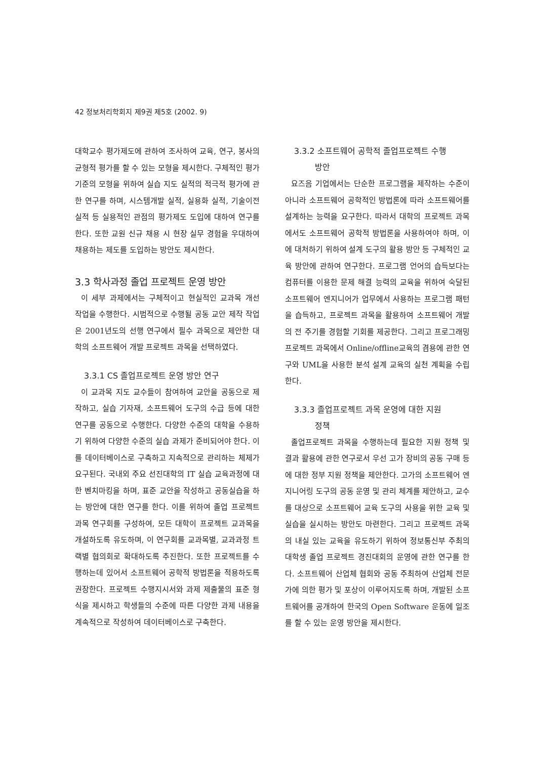42 정보처리학회지 제9권 제5호 (2002. 9)
대학교수 평가제도에 관하여 조사하여 교육, 연구, 봉사의 균형적 평가를 할 수 있는 모형을 제시한다. 구체적인 평가 기준의 모형을 위하여 실습 지도 실적의 적극적 평가에 관한 연구를 하며, 시스템개발 실적, 실용화 실적, 기술이전 실적 등 실용적인 관점의 평가제도 도입에 대하여 연구를 한다. 또한 교원 신규 채용 시 현장 실무 경험을 우대하여 채용하는 제도를 도입하는 방안도 제시한다.
3.3 학사과정 졸업 프로젝트 운영 방안
이 세부 과제에서는 구체적이고 현실적인 교과목 개선 작업을 수행한다. 시범적으로 수행될 공동 교안 제작 작업은 2001년도의 선행 연구에서 필수 과목으로 제안한 대학의 소프트웨어 개발 프로젝트 과목을 선택하였다.
3.3.1 CS 졸업프로젝트 운영 방안 연구
이 교과목 지도 교수들이 참여하여 교안을 공동으로 제작하고, 실습 기자재, 소프트웨어 도구의 수급 등에 대한 연구를 공동으로 수행한다. 다양한 수준의 대학을 수용하기 위하여 다양한 수준의 실습 과제가 준비되어야 한다. 이를 데이터베이스로 구축하고 지속적으로 관리하는 체제가 요구된다. 국내외 주요 선진대학의 IT 실습 교육과정에 대한 벤치마킹을 하며, 표준 교안을 작성하고 공동실습을 하는 방안에 대한 연구를 한다. 이를 위하여 졸업 프로젝트 과목 연구회를 구성하여, 모든 대학이 프로젝트 교과목을 개설하도록 유도하며, 이 연구회를 교과목별, 교과과정 트랙별 협의회로 확대하도록 추진한다. 또한 프로젝트를 수행하는데 있어서 소프트웨어 공학적 방법론을 적용하도록 권장한다. 프로젝트 수행지시서와 과제 제출물의 표준 형식을 제시하고 학생들의 수준에 따른 다양한 과제 내용을 계속적으로 작성하여 데이터베이스로 구축한다.
3.3.2 소프트웨어 공학적 졸업프로젝트 수행
방안
요즈음 기업에서는 단순한 프로그램을 제작하는 수준이 아니라 소프트웨어 공학적인 방법론에 따라 소프트웨어를 설계하는 능력을 요구한다. 따라서 대학의 프로젝트 과목에서도 소프트웨어 공학적 방법론을 사용하여야 하며, 이에 대처하기 위하여 설계 도구의 활용 방안 등 구체적인 교육 방안에 관하여 연구한다. 프로그램 언어의 습득보다는 컴퓨터를 이용한 문제 해결 능력의 교육을 위하여 숙달된 소프트웨어 엔지니어가 업무에서 사용하는 프로그램 패턴을 습득하고, 프로젝트 과목을 활용하여 소프트웨어 개발의 전 주기를 경험할 기회를 제공한다. 그리고 프로그래밍 프로젝트 과목에서 Online/offline교육의 겸용에 관한 연구와 UML을 사용한 분석 설계 교육의 실천 계획을 수립한다.
3.3.3 졸업프로젝트 과목 운영에 대한 지원
정책
졸업프로젝트 과목을 수행하는데 필요한 지원 정책 및 결과 활용에 관한 연구로서 우선 고가 장비의 공동 구매 등에 대한 정부 지원 정책을 제안한다. 고가의 소프트웨어 엔지니어링 도구의 공동 운영 및 관리 체계를 제안하고, 교수를 대상으로 소프트웨어 교육 도구의 사용을 위한 교육 및 실습을 실시하는 방안도 마련한다. 그리고 프로젝트 과목의 내실 있는 교육을 유도하기 위하여 정보통신부 주최의 대학생 졸업 프로젝트 경진대회의 운영에 관한 연구를 한다. 소프트웨어 산업체 협회와 공동 주최하여 산업체 전문가에 의한 평가 및 포상이 이루어지도록 하며, 개발된 소프트웨어를 공개하여 한국의 Open Software 운동에 일조를 할 수 있는 운영 방안을 제시한다.